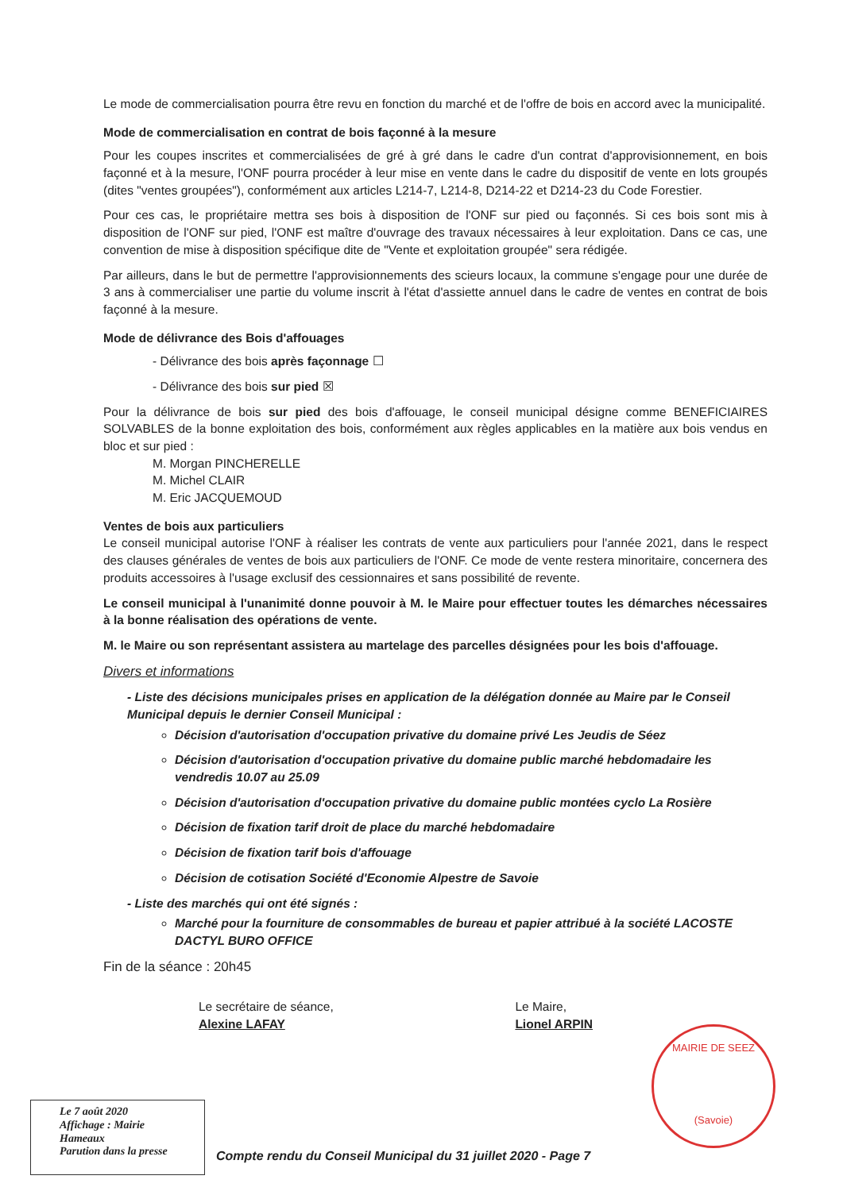Le mode de commercialisation pourra être revu en fonction du marché et de l'offre de bois en accord avec la municipalité.
Mode de commercialisation en contrat de bois façonné à la mesure
Pour les coupes inscrites et commercialisées de gré à gré dans le cadre d'un contrat d'approvisionnement, en bois façonné et à la mesure, l'ONF pourra procéder à leur mise en vente dans le cadre du dispositif de vente en lots groupés (dites "ventes groupées"), conformément aux articles L214-7, L214-8, D214-22 et D214-23 du Code Forestier.
Pour ces cas, le propriétaire mettra ses bois à disposition de l'ONF sur pied ou façonnés. Si ces bois sont mis à disposition de l'ONF sur pied, l'ONF est maître d'ouvrage des travaux nécessaires à leur exploitation. Dans ce cas, une convention de mise à disposition spécifique dite de "Vente et exploitation groupée" sera rédigée.
Par ailleurs, dans le but de permettre l'approvisionnements des scieurs locaux, la commune s'engage pour une durée de 3 ans à commercialiser une partie du volume inscrit à l'état d'assiette annuel dans le cadre de ventes en contrat de bois façonné à la mesure.
Mode de délivrance des Bois d'affouages
- Délivrance des bois après façonnage ☐
- Délivrance des bois sur pied ☒
Pour la délivrance de bois sur pied des bois d'affouage, le conseil municipal désigne comme BENEFICIAIRES SOLVABLES de la bonne exploitation des bois, conformément aux règles applicables en la matière aux bois vendus en bloc et sur pied :
M. Morgan PINCHERELLE
M. Michel CLAIR
M. Eric JACQUEMOUD
Ventes de bois aux particuliers
Le conseil municipal autorise l'ONF à réaliser les contrats de vente aux particuliers pour l'année 2021, dans le respect des clauses générales de ventes de bois aux particuliers de l'ONF. Ce mode de vente restera minoritaire, concernera des produits accessoires à l'usage exclusif des cessionnaires et sans possibilité de revente.
Le conseil municipal à l'unanimité donne pouvoir à M. le Maire pour effectuer toutes les démarches nécessaires à la bonne réalisation des opérations de vente.
M. le Maire ou son représentant assistera au martelage des parcelles désignées pour les bois d'affouage.
Divers et informations
- Liste des décisions municipales prises en application de la délégation donnée au Maire par le Conseil Municipal depuis le dernier Conseil Municipal :
Décision d'autorisation d'occupation privative du domaine privé Les Jeudis de Séez
Décision d'autorisation d'occupation privative du domaine public marché hebdomadaire les vendredis 10.07 au 25.09
Décision d'autorisation d'occupation privative du domaine public montées cyclo La Rosière
Décision de fixation tarif droit de place du marché hebdomadaire
Décision de fixation tarif bois d'affouage
Décision de cotisation Société d'Economie Alpestre de Savoie
- Liste des marchés qui ont été signés :
Marché pour la fourniture de consommables de bureau et papier attribué à la société LACOSTE DACTYL BURO OFFICE
Fin de la séance : 20h45
Le secrétaire de séance,
Alexine LAFAY
Le Maire,
Lionel ARPIN
MAIRIE DE SEEZ
(Savoie)
Le 7 août 2020
Affichage : Mairie
Hameaux
Parution dans la presse
Compte rendu du Conseil Municipal du 31 juillet 2020 - Page 7